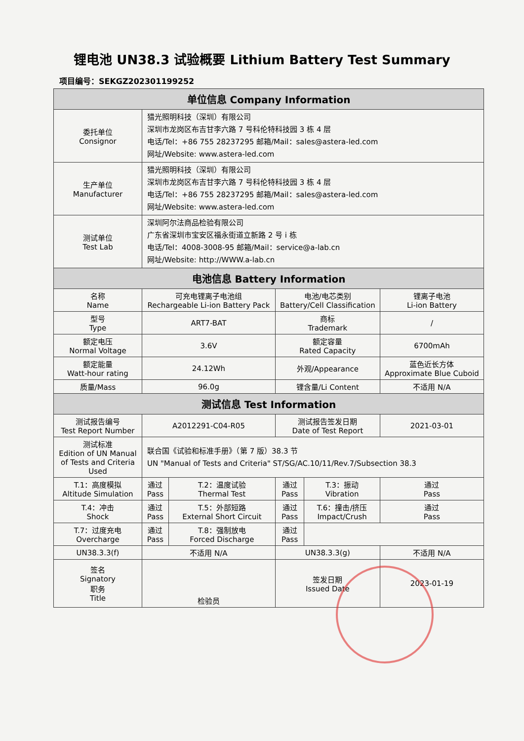锂电池 UN38.3 试验概要 Lithium Battery Test Summary
项目编号：SEKGZ202301199252
| 单位信息 Company Information | | | | | |
| --- | --- | --- | --- | --- | --- |
| 委托单位 Consignor | 猎光照明科技（深圳）有限公司 深圳市龙岗区布吉甘李六路 7 号科伦特科技园 3 栋 4 层 电话/Tel：+86 755 28237295 邮箱/Mail：sales@astera-led.com 网址/Website: www.astera-led.com | | | | |
| 生产单位 Manufacturer | 猎光照明科技（深圳）有限公司 深圳市龙岗区布吉甘李六路 7 号科伦特科技园 3 栋 4 层 电话/Tel：+86 755 28237295 邮箱/Mail：sales@astera-led.com 网址/Website: www.astera-led.com | | | | |
| 测试单位 Test Lab | 深圳阿尔法商品检验有限公司 广东省深圳市宝安区福永街道立新路 2 号 i 栋 电话/Tel：4008-3008-95 邮箱/Mail：service@a-lab.cn 网址/Website: http://WWW.a-lab.cn | | | | |
| 电池信息 Battery Information | | | | | |
| 名称 Name | 可充电锂离子电池组 Rechargeable Li-ion Battery Pack | | 电池/电芯类别 Battery/Cell Classification | | 锂离子电池 Li-ion Battery |
| 型号 Type | ART7-BAT | | 商标 Trademark | | / |
| 额定电压 Normal Voltage | 3.6V | | 额定容量 Rated Capacity | | 6700mAh |
| 额定能量 Watt-hour rating | 24.12Wh | | 外观/Appearance | | 蓝色近长方体 Approximate Blue Cuboid |
| 质量/Mass | 96.0g | | 锂含量/Li Content | | 不适用 N/A |
| 测试信息 Test Information | | | | | |
| 测试报告编号 Test Report Number | A2012291-C04-R05 | | 测试报告签发日期 Date of Test Report | | 2021-03-01 |
| 测试标准 Edition of UN Manual of Tests and Criteria Used | 联合国《试验和标准手册》（第 7 版）38.3 节 UN "Manual of Tests and Criteria" ST/SG/AC.10/11/Rev.7/Subsection 38.3 | | | | |
| T.1：高度模拟 Altitude Simulation | 通过 Pass | T.2：温度试验 Thermal Test | 通过 Pass | T.3：振动 Vibration | 通过 Pass |
| T.4：冲击 Shock | 通过 Pass | T.5：外部短路 External Short Circuit | 通过 Pass | T.6：撞击/挤压 Impact/Crush | 通过 Pass |
| T.7：过度充电 Overcharge | 通过 Pass | T.8：强制放电 Forced Discharge | 通过 Pass | | |
| UN38.3.3(f) | 不适用 N/A | | UN38.3.3(g) | | 不适用 N/A |
| 签名 Signatory 职务 Title | 检验员 | | 签发日期 Issued Date | | 2023-01-19 |